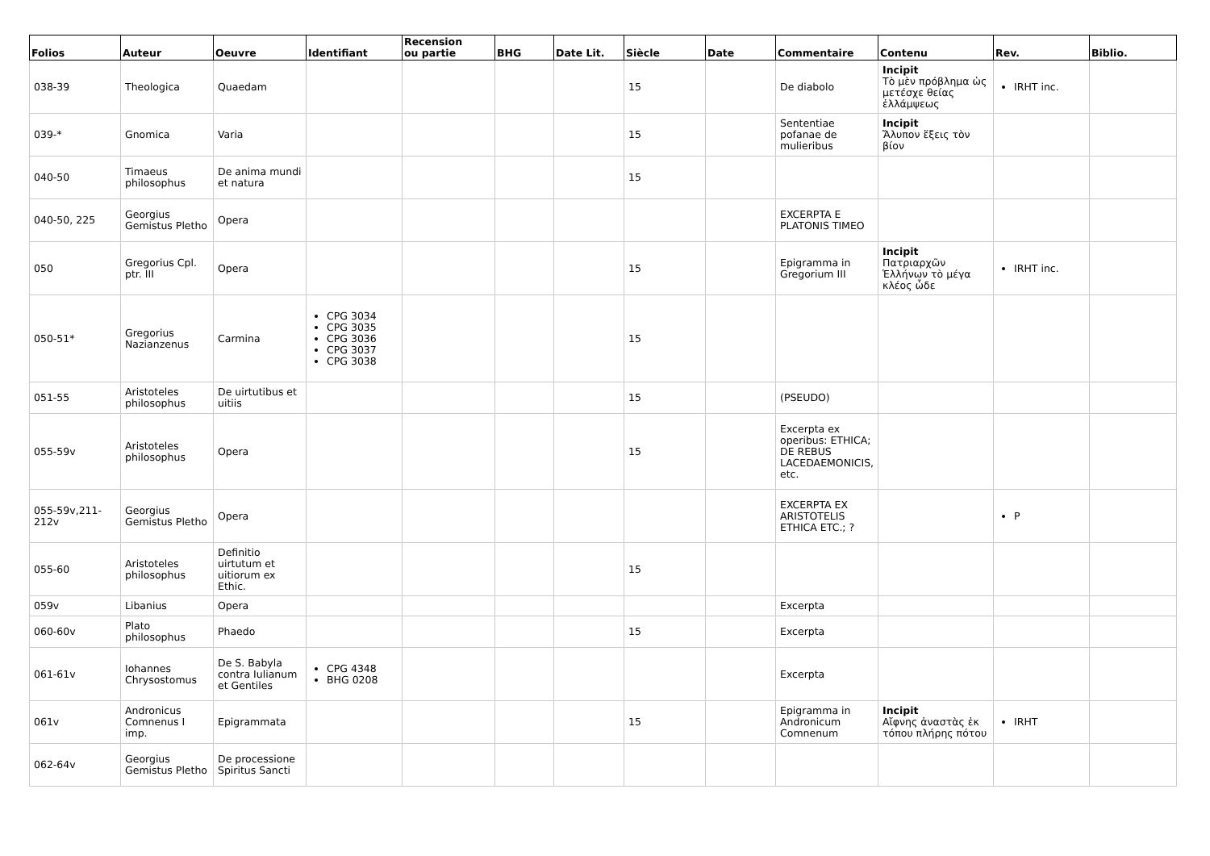| Folios | Auteur | Oeuvre | Identifiant | Recension ou partie | BHG | Date Lit. | Siècle | Date | Commentaire | Contenu | Rev. | Biblio. |
| --- | --- | --- | --- | --- | --- | --- | --- | --- | --- | --- | --- | --- |
| 038-39 | Theologica | Quaedam | | | | | 15 | | De diabolo | Incipit Τὸ μὲν πρόβλημα ὡς μετέσχε θείας ἐλλάμψεως | IRHT inc. | |
| 039-* | Gnomica | Varia | | | | | 15 | | Sententiae pofanae de mulieribus | Incipit Ἄλυπον ἕξεις τὸν βίον | | |
| 040-50 | Timaeus philosophus | De anima mundi et natura | | | | | 15 | | | | | |
| 040-50, 225 | Georgius Gemistus Pletho | Opera | | | | | | | EXCERPTA E PLATONIS TIMEO | | | |
| 050 | Gregorius Cpl. ptr. III | Opera | | | | | 15 | | Epigramma in Gregorium III | Incipit Πατριαρχῶν Ἑλλήνων τὸ μέγα κλέος ὧδε | IRHT inc. | |
| 050-51* | Gregorius Nazianzenus | Carmina | CPG 3034 CPG 3035 CPG 3036 CPG 3037 CPG 3038 | | | | 15 | | | | | |
| 051-55 | Aristoteles philosophus | De uirtutibus et uitiis | | | | | 15 | | (PSEUDO) | | | |
| 055-59v | Aristoteles philosophus | Opera | | | | | 15 | | Excerpta ex operibus: ETHICA; DE REBUS LACEDAEMONICIS, etc. | | | |
| 055-59v,211-212v | Georgius Gemistus Pletho | Opera | | | | | | | EXCERPTA EX ARISTOTELIS ETHICA ETC.; ? | | P | |
| 055-60 | Aristoteles philosophus | Definitio uirtutum et uitiorum ex Ethic. | | | | | 15 | | | | | |
| 059v | Libanius | Opera | | | | | | | Excerpta | | | |
| 060-60v | Plato philosophus | Phaedo | | | | | 15 | | Excerpta | | | |
| 061-61v | Iohannes Chrysostomus | De S. Babyla contra Iulianum et Gentiles | CPG 4348 BHG 0208 | | | | | | Excerpta | | | |
| 061v | Andronicus Comnenus I imp. | Epigrammata | | | | | 15 | | Epigramma in Andronicum Comnenum | Incipit Αἴφνης ἀναστὰς ἐκ τόπου πλήρης πότου | IRHT | |
| 062-64v | Georgius Gemistus Pletho | De processione Spiritus Sancti | | | | | | | | | | |